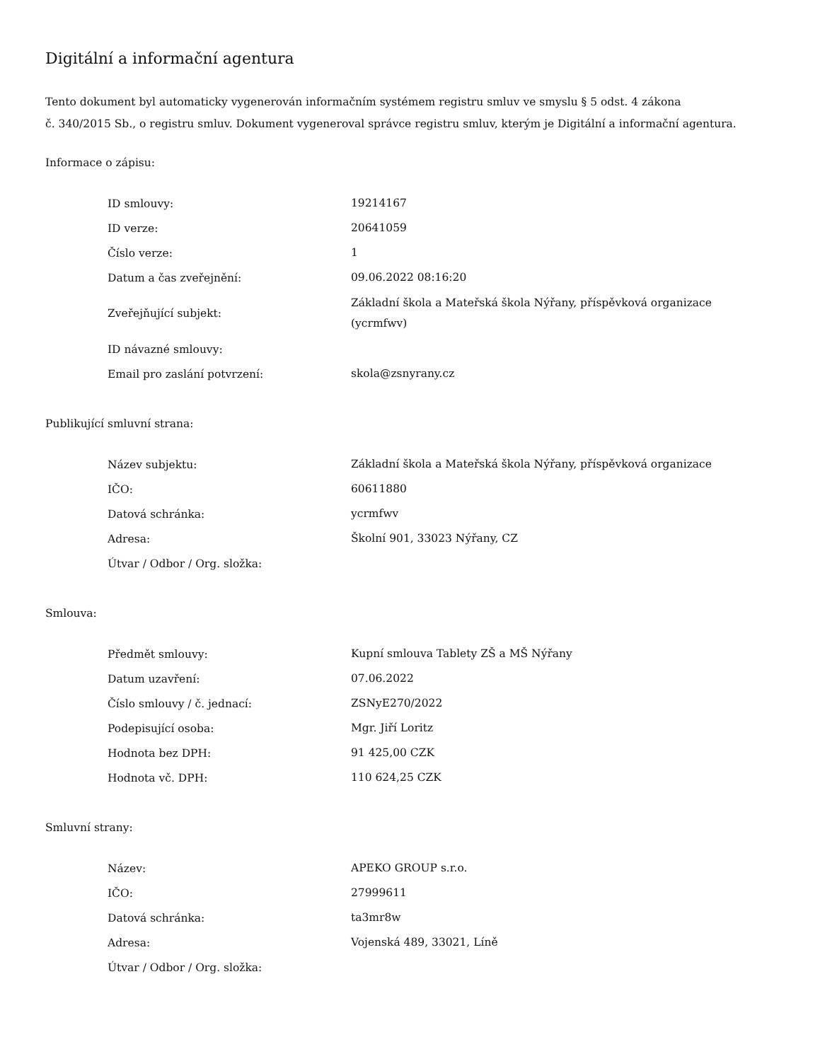Digitální a informační agentura
Tento dokument byl automaticky vygenerován informačním systémem registru smluv ve smyslu § 5 odst. 4 zákona
č. 340/2015 Sb., o registru smluv. Dokument vygeneroval správce registru smluv, kterým je Digitální a informační agentura.
Informace o zápisu:
| ID smlouvy: | 19214167 |
| ID verze: | 20641059 |
| Číslo verze: | 1 |
| Datum a čas zveřejnění: | 09.06.2022 08:16:20 |
| Zveřejňující subjekt: | Základní škola a Mateřská škola Nýřany, příspěvková organizace (ycrmfwv) |
| ID návazné smlouvy: | |
| Email pro zaslání potvrzení: | skola@zsnyrany.cz |
Publikující smluvní strana:
| Název subjektu: | Základní škola a Mateřská škola Nýřany, příspěvková organizace |
| IČO: | 60611880 |
| Datová schránka: | ycrmfwv |
| Adresa: | Školní 901, 33023 Nýřany, CZ |
| Útvar / Odbor / Org. složka: | |
Smlouva:
| Předmět smlouvy: | Kupní smlouva Tablety ZŠ a MŠ Nýřany |
| Datum uzavření: | 07.06.2022 |
| Číslo smlouvy / č. jednací: | ZSNyE270/2022 |
| Podepisující osoba: | Mgr. Jiří Loritz |
| Hodnota bez DPH: | 91 425,00 CZK |
| Hodnota vč. DPH: | 110 624,25 CZK |
Smluvní strany:
| Název: | APEKO GROUP s.r.o. |
| IČO: | 27999611 |
| Datová schránka: | ta3mr8w |
| Adresa: | Vojenská 489, 33021, Líně |
| Útvar / Odbor / Org. složka: | |